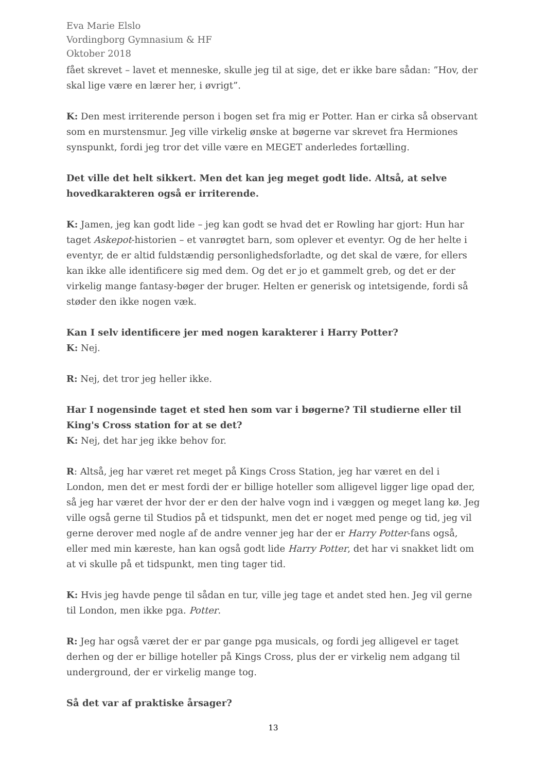Eva Marie Elslo
Vordingborg Gymnasium & HF
Oktober 2018
fået skrevet – lavet et menneske, skulle jeg til at sige, det er ikke bare sådan: ”Hov, der skal lige være en lærer her, i øvrigt”.
K: Den mest irriterende person i bogen set fra mig er Potter. Han er cirka så observant som en murstensmur. Jeg ville virkelig ønske at bøgerne var skrevet fra Hermiones synspunkt, fordi jeg tror det ville være en MEGET anderledes fortælling.
Det ville det helt sikkert. Men det kan jeg meget godt lide. Altså, at selve hovedkarakteren også er irriterende.
K: Jamen, jeg kan godt lide – jeg kan godt se hvad det er Rowling har gjort: Hun har taget Askepot-historien – et vanrøgtet barn, som oplever et eventyr. Og de her helte i eventyr, de er altid fuldstændig personlighedsforladte, og det skal de være, for ellers kan ikke alle identificere sig med dem. Og det er jo et gammelt greb, og det er der virkelig mange fantasy-bøger der bruger. Helten er generisk og intetsigende, fordi så støder den ikke nogen væk.
Kan I selv identificere jer med nogen karakterer i Harry Potter?
K: Nej.
R: Nej, det tror jeg heller ikke.
Har I nogensinde taget et sted hen som var i bøgerne? Til studierne eller til King's Cross station for at se det?
K: Nej, det har jeg ikke behov for.
R: Altså, jeg har været ret meget på Kings Cross Station, jeg har været en del i London, men det er mest fordi der er billige hoteller som alligevel ligger lige opad der, så jeg har været der hvor der er den der halve vogn ind i væggen og meget lang kø. Jeg ville også gerne til Studios på et tidspunkt, men det er noget med penge og tid, jeg vil gerne derover med nogle af de andre venner jeg har der er Harry Potter-fans også, eller med min kæreste, han kan også godt lide Harry Potter, det har vi snakket lidt om at vi skulle på et tidspunkt, men ting tager tid.
K: Hvis jeg havde penge til sådan en tur, ville jeg tage et andet sted hen. Jeg vil gerne til London, men ikke pga. Potter.
R: Jeg har også været der er par gange pga musicals, og fordi jeg alligevel er taget derhen og der er billige hoteller på Kings Cross, plus der er virkelig nem adgang til underground, der er virkelig mange tog.
Så det var af praktiske årsager?
13